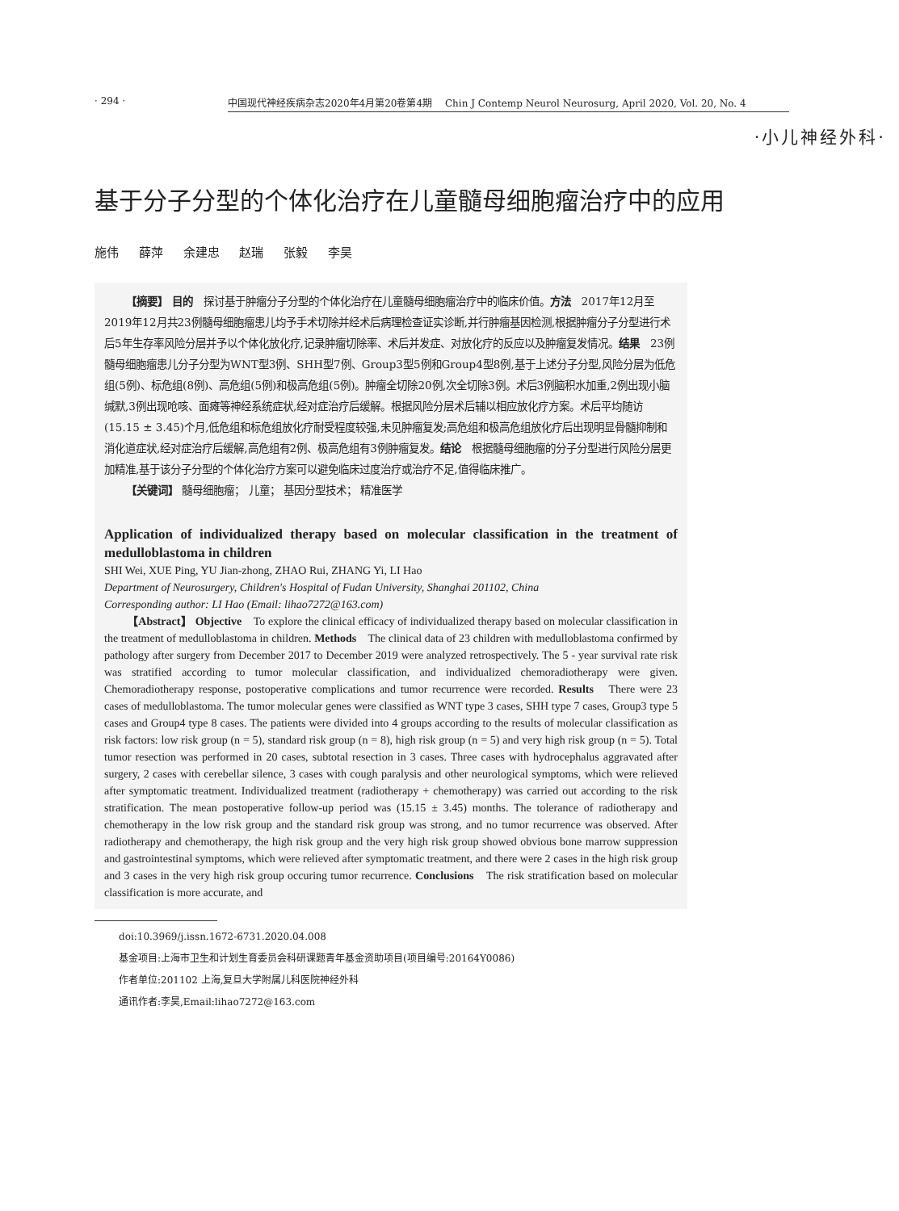· 294 · 中国现代神经疾病杂志2020年4月第20卷第4期　 Chin J Contemp Neurol Neurosurg, April 2020, Vol. 20, No. 4
·小儿神经外科·
基于分子分型的个体化治疗在儿童髓母细胞瘤治疗中的应用
施伟 薛萍 余建忠 赵瑞 张毅 李昊
【摘要】 目的　探讨基于肿瘤分子分型的个体化治疗在儿童髓母细胞瘤治疗中的临床价值。方法　2017年12月至2019年12月共23例髓母细胞瘤患儿均予手术切除并经术后病理检查证实诊断,并行肿瘤基因检测,根据肿瘤分子分型进行术后5年生存率风险分层并予以个体化放化疗,记录肿瘤切除率、术后并发症、对放化疗的反应以及肿瘤复发情况。结果　23例髓母细胞瘤患儿分子分型为WNT型3例、SHH型7例、Group3型5例和Group4型8例,基于上述分子分型,风险分层为低危组(5例)、标危组(8例)、高危组(5例)和极高危组(5例)。肿瘤全切除20例,次全切除3例。术后3例脑积水加重,2例出现小脑缄默,3例出现呛咳、面瘫等神经系统症状,经对症治疗后缓解。根据风险分层术后辅以相应放化疗方案。术后平均随访(15.15 ± 3.45)个月,低危组和标危组放化疗耐受程度较强,未见肿瘤复发;高危组和极高危组放化疗后出现明显骨髓抑制和消化道症状,经对症治疗后缓解,高危组有2例、极高危组有3例肿瘤复发。结论　根据髓母细胞瘤的分子分型进行风险分层更加精准,基于该分子分型的个体化治疗方案可以避免临床过度治疗或治疗不足,值得临床推广。
【关键词】 髓母细胞瘤； 儿童； 基因分型技术； 精准医学
Application of individualized therapy based on molecular classification in the treatment of medulloblastoma in children
SHI Wei, XUE Ping, YU Jian-zhong, ZHAO Rui, ZHANG Yi, LI Hao
Department of Neurosurgery, Children's Hospital of Fudan University, Shanghai 201102, China
Corresponding author: LI Hao (Email: lihao7272@163.com)
【Abstract】 Objective　To explore the clinical efficacy of individualized therapy based on molecular classification in the treatment of medulloblastoma in children. Methods　The clinical data of 23 children with medulloblastoma confirmed by pathology after surgery from December 2017 to December 2019 were analyzed retrospectively. The 5 - year survival rate risk was stratified according to tumor molecular classification, and individualized chemoradiotherapy were given. Chemoradiotherapy response, postoperative complications and tumor recurrence were recorded. Results　There were 23 cases of medulloblastoma. The tumor molecular genes were classified as WNT type 3 cases, SHH type 7 cases, Group3 type 5 cases and Group4 type 8 cases. The patients were divided into 4 groups according to the results of molecular classification as risk factors: low risk group (n = 5), standard risk group (n = 8), high risk group (n = 5) and very high risk group (n = 5). Total tumor resection was performed in 20 cases, subtotal resection in 3 cases. Three cases with hydrocephalus aggravated after surgery, 2 cases with cerebellar silence, 3 cases with cough paralysis and other neurological symptoms, which were relieved after symptomatic treatment. Individualized treatment (radiotherapy + chemotherapy) was carried out according to the risk stratification. The mean postoperative follow-up period was (15.15 ± 3.45) months. The tolerance of radiotherapy and chemotherapy in the low risk group and the standard risk group was strong, and no tumor recurrence was observed. After radiotherapy and chemotherapy, the high risk group and the very high risk group showed obvious bone marrow suppression and gastrointestinal symptoms, which were relieved after symptomatic treatment, and there were 2 cases in the high risk group and 3 cases in the very high risk group occuring tumor recurrence. Conclusions　The risk stratification based on molecular classification is more accurate, and
doi:10.3969/j.issn.1672-6731.2020.04.008
基金项目:上海市卫生和计划生育委员会科研课题青年基金资助项目(项目编号:20164Y0086)
作者单位:201102 上海,复旦大学附属儿科医院神经外科
通讯作者:李昊,Email:lihao7272@163.com